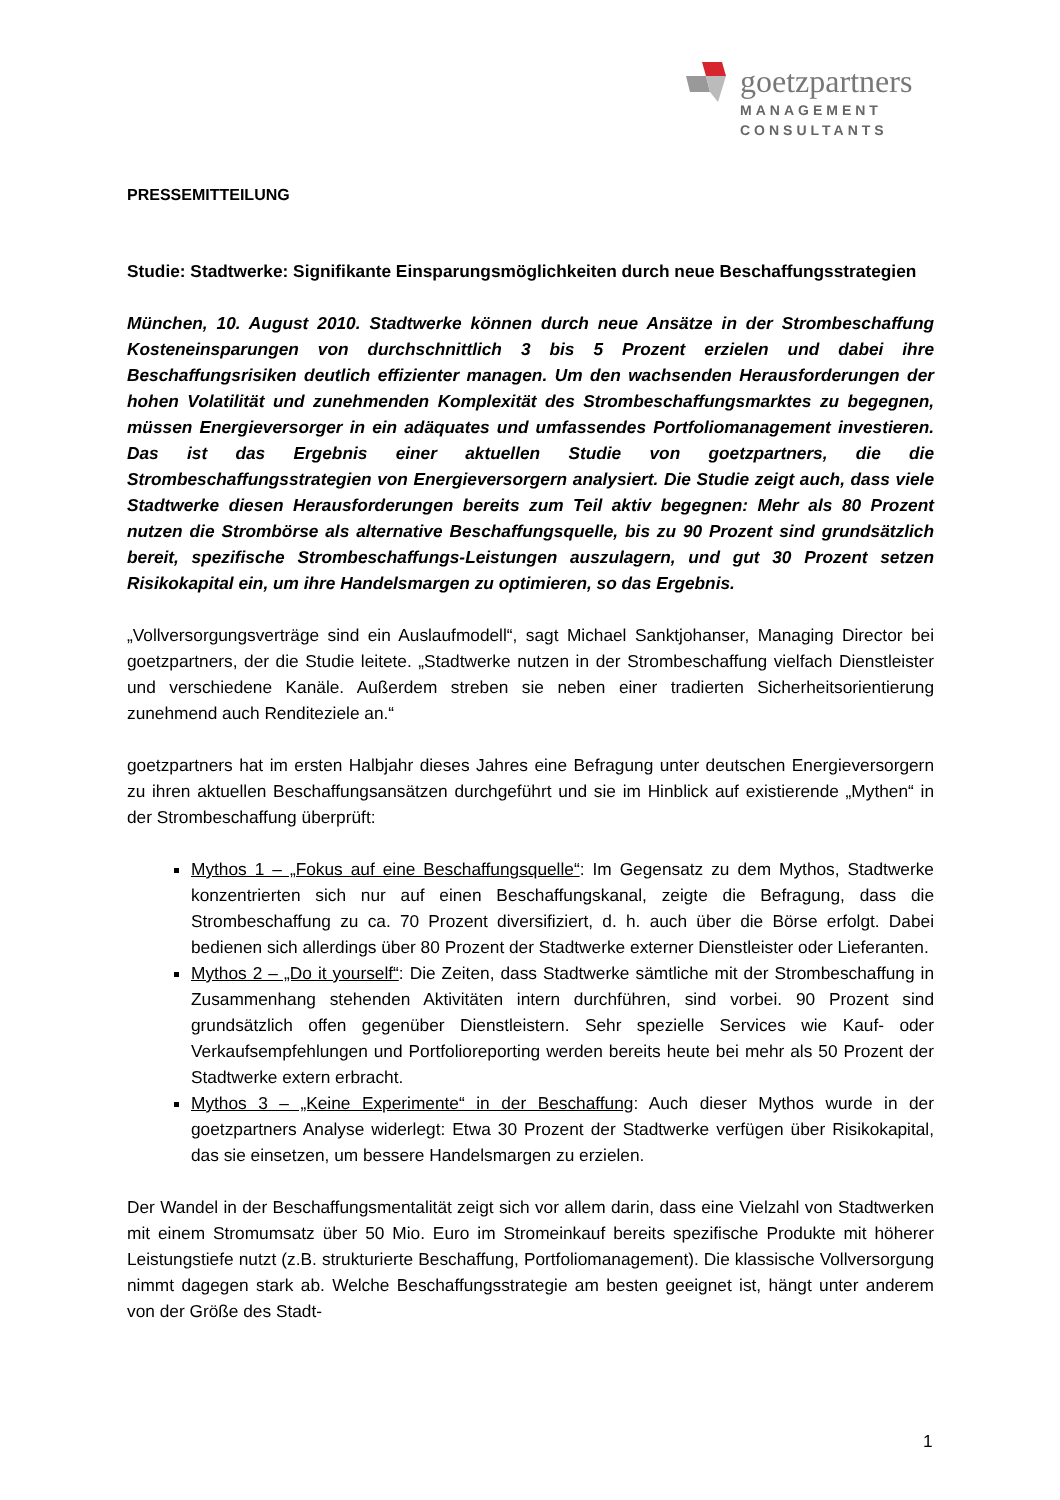goetzpartners
MANAGEMENT
CONSULTANTS
PRESSEMITTEILUNG
Studie: Stadtwerke: Signifikante Einsparungsmöglichkeiten durch neue Beschaffungsstrategien
München, 10. August 2010. Stadtwerke können durch neue Ansätze in der Strombeschaffung Kosteneinsparungen von durchschnittlich 3 bis 5 Prozent erzielen und dabei ihre Beschaffungsrisiken deutlich effizienter managen. Um den wachsenden Herausforderungen der hohen Volatilität und zunehmenden Komplexität des Strombeschaffungsmarktes zu begegnen, müssen Energieversorger in ein adäquates und umfassendes Portfoliomanagement investieren. Das ist das Ergebnis einer aktuellen Studie von goetzpartners, die die Strombeschaffungsstrategien von Energieversorgern analysiert. Die Studie zeigt auch, dass viele Stadtwerke diesen Herausforderungen bereits zum Teil aktiv begegnen: Mehr als 80 Prozent nutzen die Strombörse als alternative Beschaffungsquelle, bis zu 90 Prozent sind grundsätzlich bereit, spezifische Strombeschaffungs-Leistungen auszulagern, und gut 30 Prozent setzen Risikokapital ein, um ihre Handelsmargen zu optimieren, so das Ergebnis.
„Vollversorgungsverträge sind ein Auslaufmodell“, sagt Michael Sanktjohanser, Managing Director bei goetzpartners, der die Studie leitete. „Stadtwerke nutzen in der Strombeschaffung vielfach Dienstleister und verschiedene Kanäle. Außerdem streben sie neben einer tradierten Sicherheitsorientierung zunehmend auch Renditeziele an.“
goetzpartners hat im ersten Halbjahr dieses Jahres eine Befragung unter deutschen Energieversorgern zu ihren aktuellen Beschaffungsansätzen durchgeführt und sie im Hinblick auf existierende „Mythen“ in der Strombeschaffung überprüft:
Mythos 1 – „Fokus auf eine Beschaffungsquelle“: Im Gegensatz zu dem Mythos, Stadtwerke konzentrierten sich nur auf einen Beschaffungskanal, zeigte die Befragung, dass die Strombeschaffung zu ca. 70 Prozent diversifiziert, d. h. auch über die Börse erfolgt. Dabei bedienen sich allerdings über 80 Prozent der Stadtwerke externer Dienstleister oder Lieferanten.
Mythos 2 – „Do it yourself“: Die Zeiten, dass Stadtwerke sämtliche mit der Strombeschaffung in Zusammenhang stehenden Aktivitäten intern durchführen, sind vorbei. 90 Prozent sind grundsätzlich offen gegenüber Dienstleistern. Sehr spezielle Services wie Kauf- oder Verkaufsempfehlungen und Portfolioreporting werden bereits heute bei mehr als 50 Prozent der Stadtwerke extern erbracht.
Mythos 3 – „Keine Experimente“ in der Beschaffung: Auch dieser Mythos wurde in der goetzpartners Analyse widerlegt: Etwa 30 Prozent der Stadtwerke verfügen über Risikokapital, das sie einsetzen, um bessere Handelsmargen zu erzielen.
Der Wandel in der Beschaffungsmentalität zeigt sich vor allem darin, dass eine Vielzahl von Stadtwerken mit einem Stromumsatz über 50 Mio. Euro im Stromeinkauf bereits spezifische Produkte mit höherer Leistungstiefe nutzt (z.B. strukturierte Beschaffung, Portfoliomanagement). Die klassische Vollversorgung nimmt dagegen stark ab. Welche Beschaffungsstrategie am besten geeignet ist, hängt unter anderem von der Größe des Stadt-
1